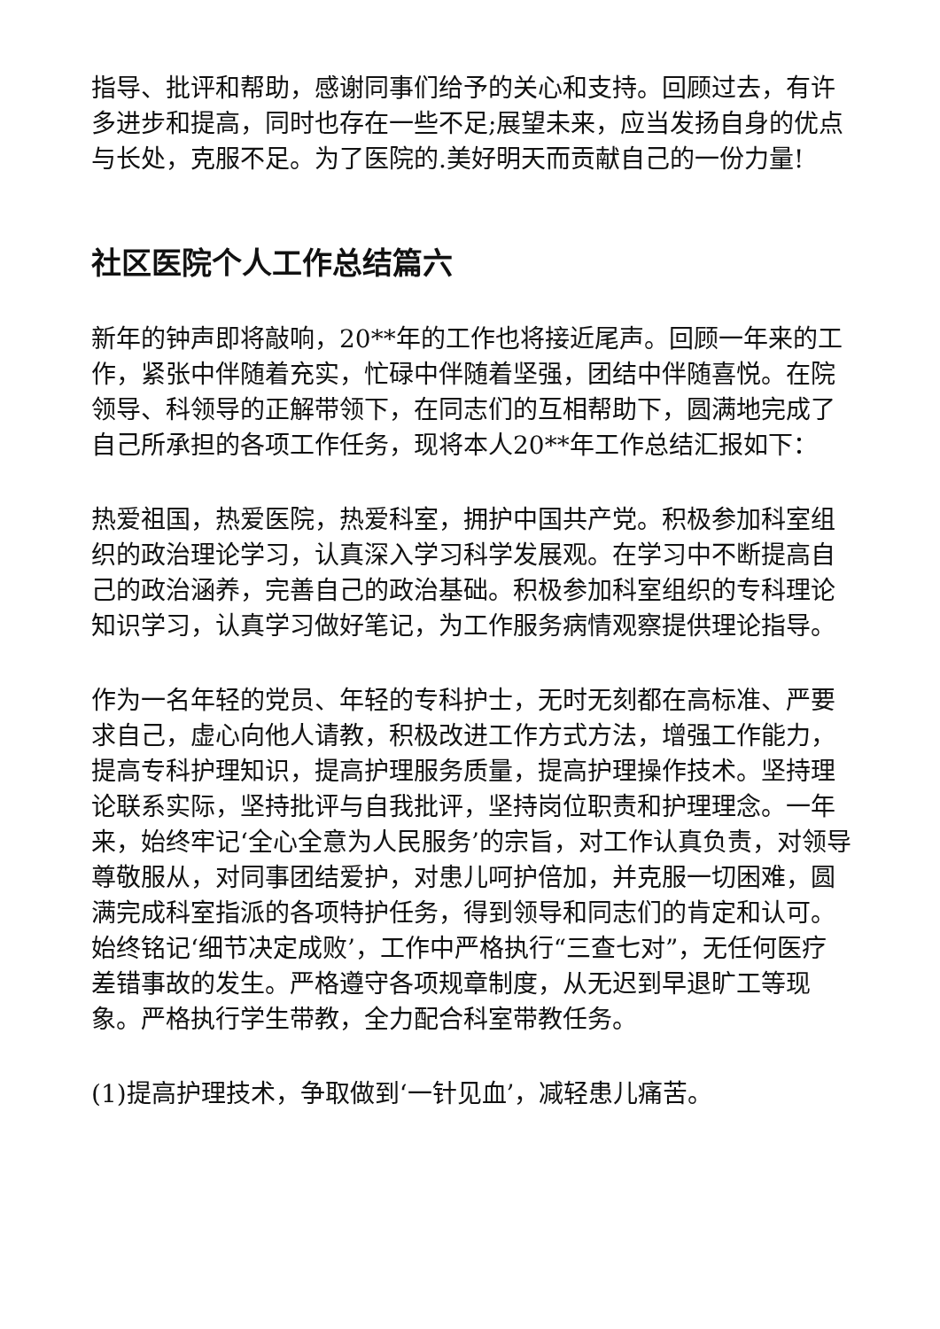指导、批评和帮助，感谢同事们给予的关心和支持。回顾过去，有许多进步和提高，同时也存在一些不足;展望未来，应当发扬自身的优点与长处，克服不足。为了医院的.美好明天而贡献自己的一份力量!
社区医院个人工作总结篇六
新年的钟声即将敲响，20**年的工作也将接近尾声。回顾一年来的工作，紧张中伴随着充实，忙碌中伴随着坚强，团结中伴随喜悦。在院领导、科领导的正解带领下，在同志们的互相帮助下，圆满地完成了自己所承担的各项工作任务，现将本人20**年工作总结汇报如下：
热爱祖国，热爱医院，热爱科室，拥护中国共产党。积极参加科室组织的政治理论学习，认真深入学习科学发展观。在学习中不断提高自己的政治涵养，完善自己的政治基础。积极参加科室组织的专科理论知识学习，认真学习做好笔记，为工作服务病情观察提供理论指导。
作为一名年轻的党员、年轻的专科护士，无时无刻都在高标准、严要求自己，虚心向他人请教，积极改进工作方式方法，增强工作能力，提高专科护理知识，提高护理服务质量，提高护理操作技术。坚持理论联系实际，坚持批评与自我批评，坚持岗位职责和护理理念。一年来，始终牢记‘全心全意为人民服务’的宗旨，对工作认真负责，对领导尊敬服从，对同事团结爱护，对患儿呵护倍加，并克服一切困难，圆满完成科室指派的各项特护任务，得到领导和同志们的肯定和认可。始终铭记‘细节决定成败’，工作中严格执行“三查七对”，无任何医疗差错事故的发生。严格遵守各项规章制度，从无迟到早退旷工等现象。严格执行学生带教，全力配合科室带教任务。
(1)提高护理技术，争取做到‘一针见血’，减轻患儿痛苦。